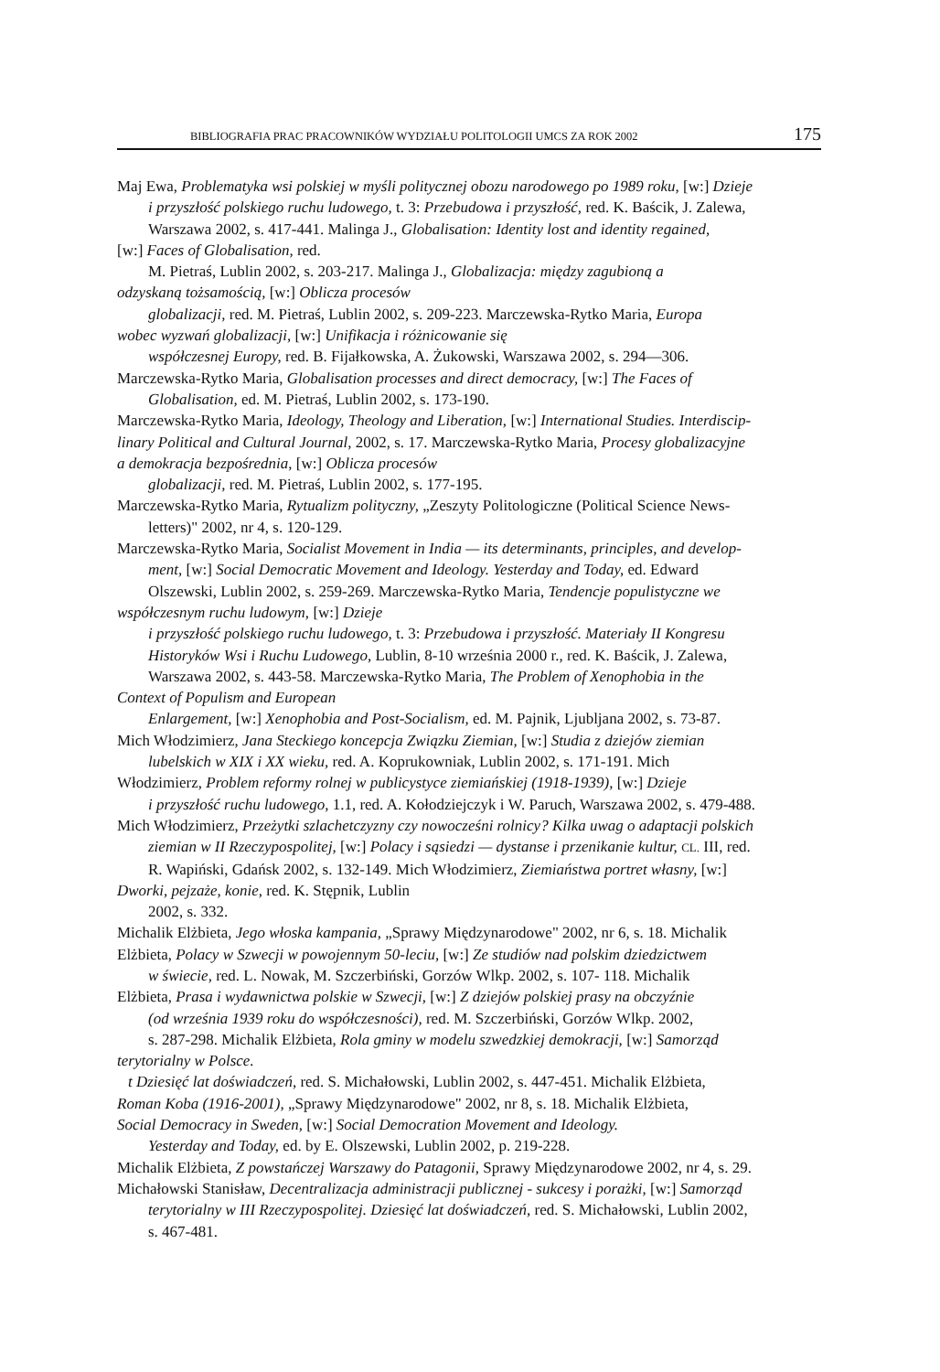BIBLIOGRAFIA PRAC PRACOWNIKÓW WYDZIAŁU POLITOLOGII UMCS ZA ROK 2002 175
Maj Ewa, Problematyka wsi polskiej w myśli politycznej obozu narodowego po 1989 roku, [w:] Dzieje
i przyszłość polskiego ruchu ludowego, t. 3: Przebudowa i przyszłość, red. K. Baścik, J. Zalewa,
Warszawa 2002, s. 417-441. Malinga J., Globalisation: Identity lost and identity regained,
[w:] Faces of Globalisation, red.
M. Pietraś, Lublin 2002, s. 203-217. Malinga J., Globalizacja: między zagubioną a
odzyskaną tożsamością, [w:] Oblicza procesów
globalizacji, red. M. Pietraś, Lublin 2002, s. 209-223. Marczewska-Rytko Maria, Europa
wobec wyzwań globalizacji, [w:] Unifikacja i różnicowanie się
współczesnej Europy, red. B. Fijałkowska, A. Żukowski, Warszawa 2002, s. 294—306.
Marczewska-Rytko Maria, Globalisation processes and direct democracy, [w:] The Faces of
Globalisation, ed. M. Pietraś, Lublin 2002, s. 173-190.
Marczewska-Rytko Maria, Ideology, Theology and Liberation, [w:] International Studies. Interdiscip-
linary Political and Cultural Journal, 2002, s. 17. Marczewska-Rytko Maria, Procesy globalizacyjne
a demokracja bezpośrednia, [w:] Oblicza procesów
globalizacji, red. M. Pietraś, Lublin 2002, s. 177-195.
Marczewska-Rytko Maria, Rytualizm polityczny, „Zeszyty Politologiczne (Political Science News-
letters)" 2002, nr 4, s. 120-129.
Marczewska-Rytko Maria, Socialist Movement in India — its determinants, principles, and develop-
ment, [w:] Social Democratic Movement and Ideology. Yesterday and Today, ed. Edward
Olszewski, Lublin 2002, s. 259-269. Marczewska-Rytko Maria, Tendencje populistyczne we
współczesnym ruchu ludowym, [w:] Dzieje
i przyszłość polskiego ruchu ludowego, t. 3: Przebudowa i przyszłość. Materiały II Kongresu
Historyków Wsi i Ruchu Ludowego, Lublin, 8-10 września 2000 r., red. K. Baścik, J. Zalewa,
Warszawa 2002, s. 443-58. Marczewska-Rytko Maria, The Problem of Xenophobia in the
Context of Populism and European
Enlargement, [w:] Xenophobia and Post-Socialism, ed. M. Pajnik, Ljubljana 2002, s. 73-87.
Mich Włodzimierz, Jana Steckiego koncepcja Związku Ziemian, [w:] Studia z dziejów ziemian
lubelskich w XIX i XX wieku, red. A. Koprukowniak, Lublin 2002, s. 171-191. Mich
Włodzimierz, Problem reformy rolnej w publicystyce ziemiańskiej (1918-1939), [w:] Dzieje
i przyszłość ruchu ludowego, 1.1, red. A. Kołodziejczyk i W. Paruch, Warszawa 2002, s. 479-488.
Mich Włodzimierz, Przeżytki szlachetczyzny czy nowocześni rolnicy? Kilka uwag o adaptacji polskich
ziemian w II Rzeczypospolitej, [w:] Polacy i sąsiedzi — dystanse i przenikanie kultur, CL. III, red.
R. Wapiński, Gdańsk 2002, s. 132-149. Mich Włodzimierz, Ziemiaństwa portret własny, [w:]
Dworki, pejzaże, konie, red. K. Stępnik, Lublin
2002, s. 332.
Michalik Elżbieta, Jego włoska kampania, „Sprawy Międzynarodowe" 2002, nr 6, s. 18. Michalik
Elżbieta, Polacy w Szwecji w powojennym 50-leciu, [w:] Ze studiów nad polskim dziedzictwem
w świecie, red. L. Nowak, M. Szczerbiński, Gorzów Wlkp. 2002, s. 107- 118. Michalik
Elżbieta, Prasa i wydawnictwa polskie w Szwecji, [w:] Z dziejów polskiej prasy na obczyźnie
(od września 1939 roku do współczesności), red. M. Szczerbiński, Gorzów Wlkp. 2002,
s. 287-298. Michalik Elżbieta, Rola gminy w modelu szwedzkiej demokracji, [w:] Samorząd
terytorialny w Polsce.
t Dziesięć lat doświadczeń, red. S. Michałowski, Lublin 2002, s. 447-451. Michalik Elżbieta,
Roman Koba (1916-2001), „Sprawy Międzynarodowe" 2002, nr 8, s. 18. Michalik Elżbieta,
Social Democracy in Sweden, [w:] Social Democration Movement and Ideology.
Yesterday and Today, ed. by E. Olszewski, Lublin 2002, p. 219-228.
Michalik Elżbieta, Z powstańczej Warszawy do Patagonii, Sprawy Międzynarodowe 2002, nr 4, s. 29.
Michałowski Stanisław, Decentralizacja administracji publicznej - sukcesy i porażki, [w:] Samorząd
terytorialny w III Rzeczypospolitej. Dziesięć lat doświadczeń, red. S. Michałowski, Lublin 2002,
s. 467-481.